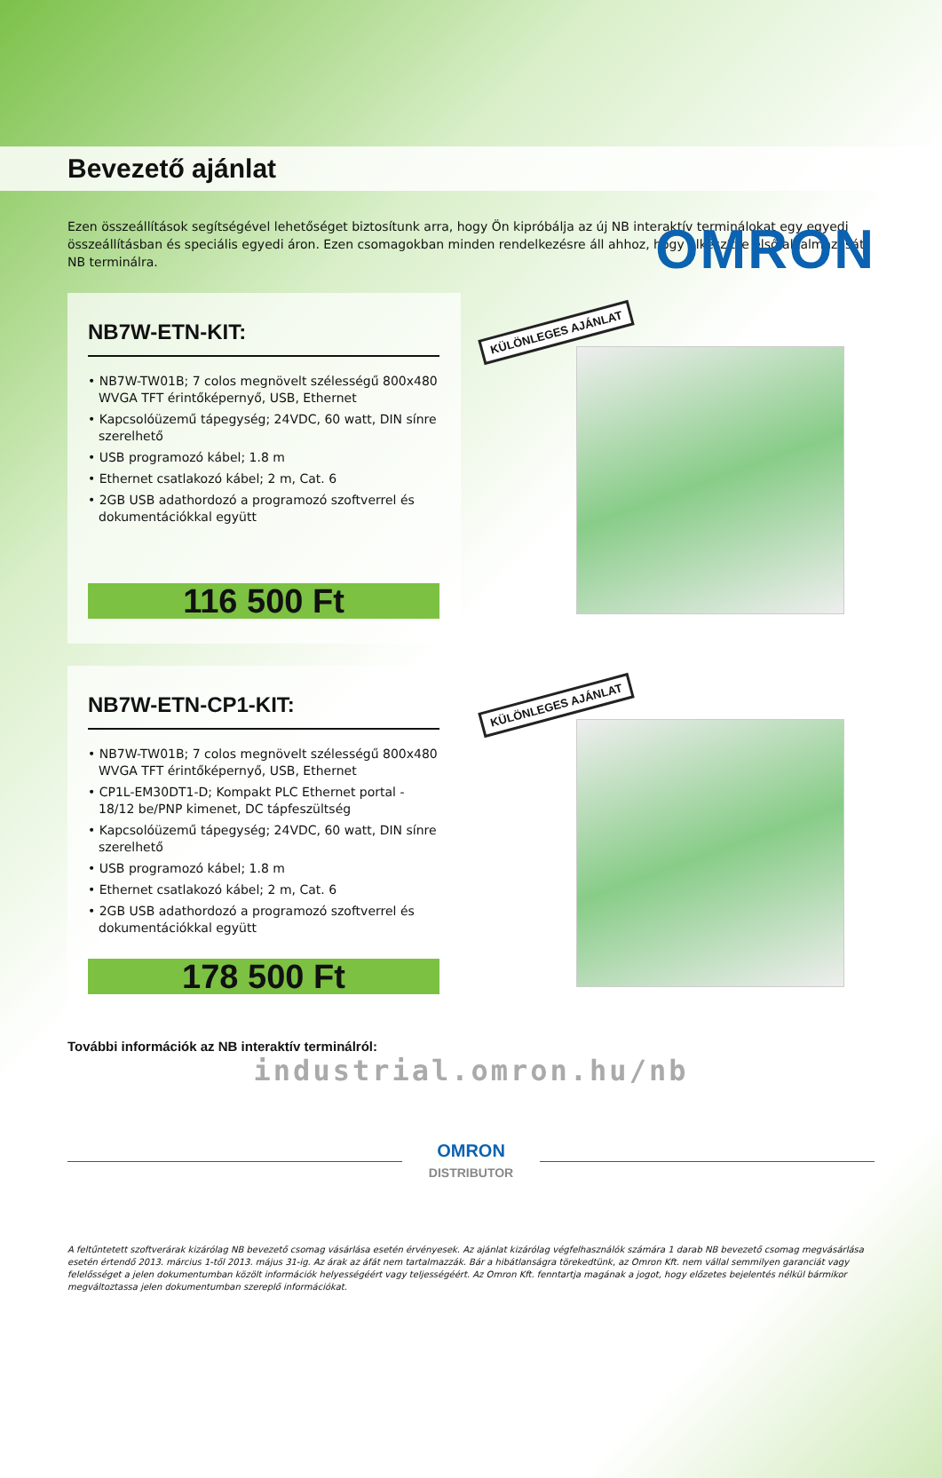OMRON
Bevezető ajánlat
Ezen összeállítások segítségével lehetőséget biztosítunk arra, hogy Ön kipróbálja az új NB interaktív terminálokat egy egyedi összeállításban és speciális egyedi áron. Ezen csomagokban minden rendelkezésre áll ahhoz, hogy elkészítse első alkalmazását NB terminálra.
NB7W-ETN-KIT:
• NB7W-TW01B; 7 colos megnövelt szélességű 800x480 WVGA TFT érintőképernyő, USB, Ethernet
• Kapcsolóüzemű tápegység; 24VDC, 60 watt, DIN sínre szerelhető
• USB programozó kábel; 1.8 m
• Ethernet csatlakozó kábel; 2 m, Cat. 6
• 2GB USB adathordozó a programozó szoftverrel és dokumentációkkal együtt
116 500 Ft
KÜLÖNLEGES AJÁNLAT
NB7W-ETN-CP1-KIT:
• NB7W-TW01B; 7 colos megnövelt szélességű 800x480 WVGA TFT érintőképernyő, USB, Ethernet
• CP1L-EM30DT1-D; Kompakt PLC Ethernet portal - 18/12 be/PNP kimenet, DC tápfeszültség
• Kapcsolóüzemű tápegység; 24VDC, 60 watt, DIN sínre szerelhető
• USB programozó kábel; 1.8 m
• Ethernet csatlakozó kábel; 2 m, Cat. 6
• 2GB USB adathordozó a programozó szoftverrel és dokumentációkkal együtt
178 500 Ft
KÜLÖNLEGES AJÁNLAT
További információk az NB interaktív terminálról:
industrial.omron.hu/nb
OMRON
DISTRIBUTOR
A feltűntetett szoftverárak kizárólag NB bevezető csomag vásárlása esetén érvényesek. Az ajánlat kizárólag végfelhasználók számára 1 darab NB bevezető csomag megvásárlása esetén értendő 2013. március 1-től 2013. május 31-ig. Az árak az áfát nem tartalmazzák. Bár a hibátlanságra törekedtünk, az Omron Kft. nem vállal semmilyen garanciát vagy felelősséget a jelen dokumentumban közölt információk helyességéért vagy teljességéért. Az Omron Kft. fenntartja magának a jogot, hogy előzetes bejelentés nélkül bármikor megváltoztassa jelen dokumentumban szereplő információkat.